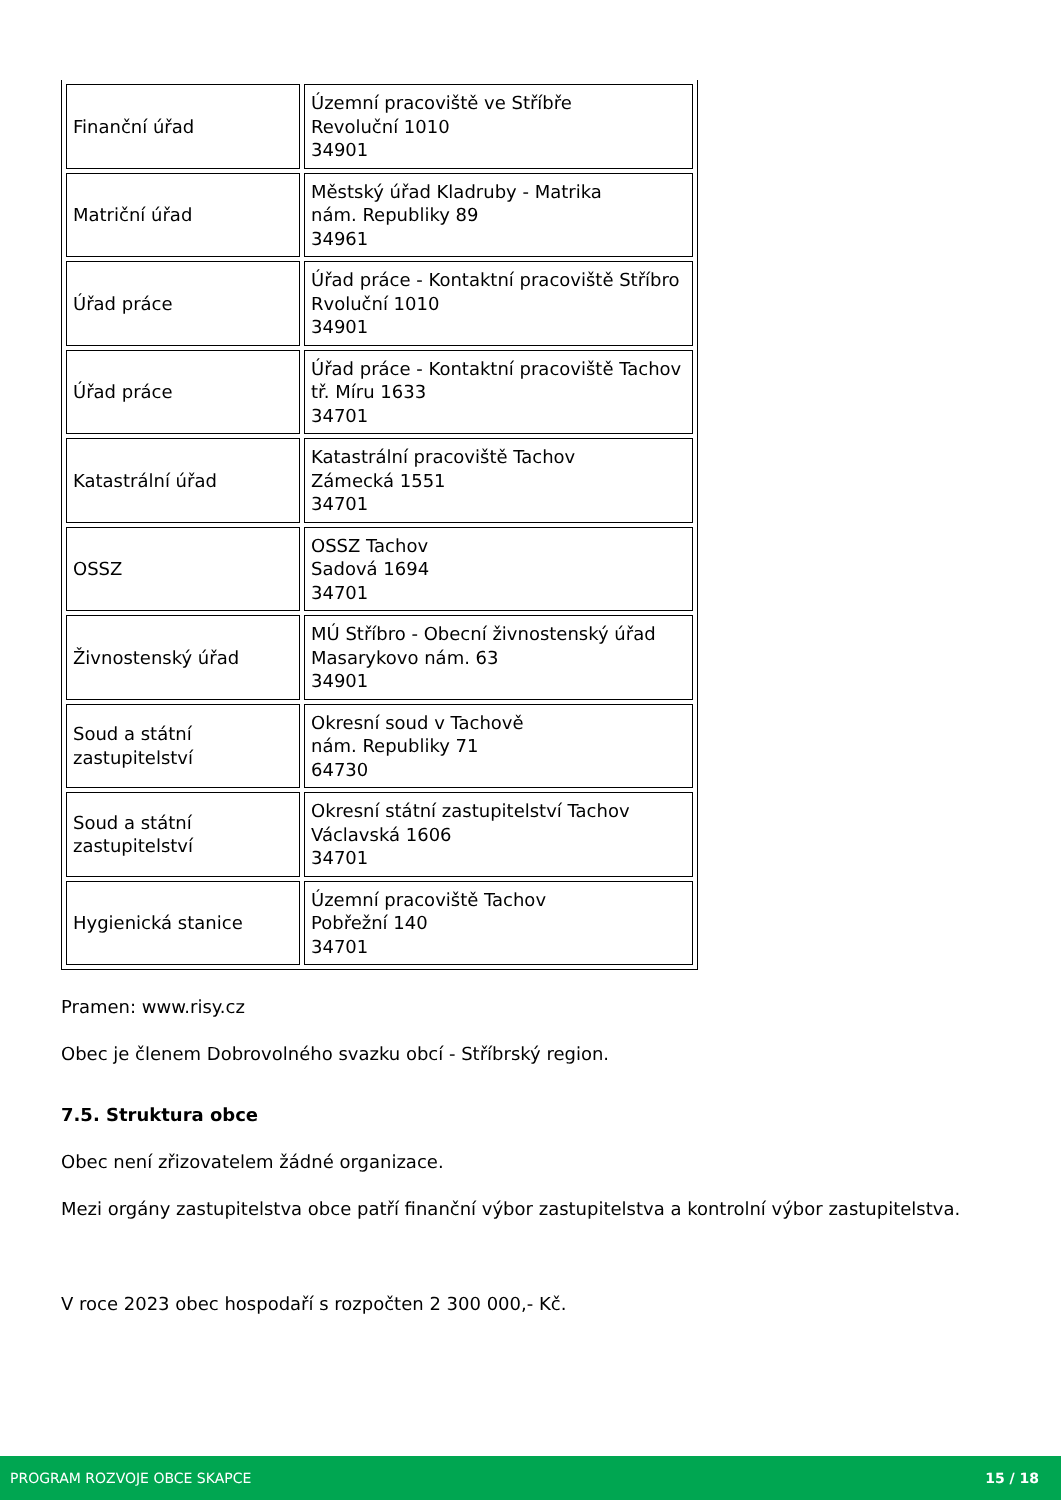| Finanční úřad | Územní pracoviště ve Stříbře Revoluční 1010 34901 |
| Matriční úřad | Městský úřad Kladruby - Matrika nám. Republiky 89 34961 |
| Úřad práce | Úřad práce - Kontaktní pracoviště Stříbro Rvoluční 1010 34901 |
| Úřad práce | Úřad práce - Kontaktní pracoviště Tachov tř. Míru 1633 34701 |
| Katastrální úřad | Katastrální pracoviště Tachov Zámecká 1551 34701 |
| OSSZ | OSSZ Tachov Sadová 1694 34701 |
| Živnostenský úřad | MÚ Stříbro - Obecní živnostenský úřad Masarykovo nám. 63 34901 |
| Soud a státní zastupitelství | Okresní soud v Tachově nám. Republiky 71 64730 |
| Soud a státní zastupitelství | Okresní státní zastupitelství Tachov Václavská 1606 34701 |
| Hygienická stanice | Územní pracoviště Tachov Pobřežní 140 34701 |
Pramen: www.risy.cz
Obec je členem Dobrovolného svazku obcí - Stříbrský region.
7.5. Struktura obce
Obec není zřizovatelem žádné organizace.
Mezi orgány zastupitelstva obce patří finanční výbor zastupitelstva a kontrolní výbor zastupitelstva.
V roce 2023 obec hospodaří s rozpočten 2 300 000,- Kč.
PROGRAM ROZVOJE OBCE SKAPCE 15 / 18